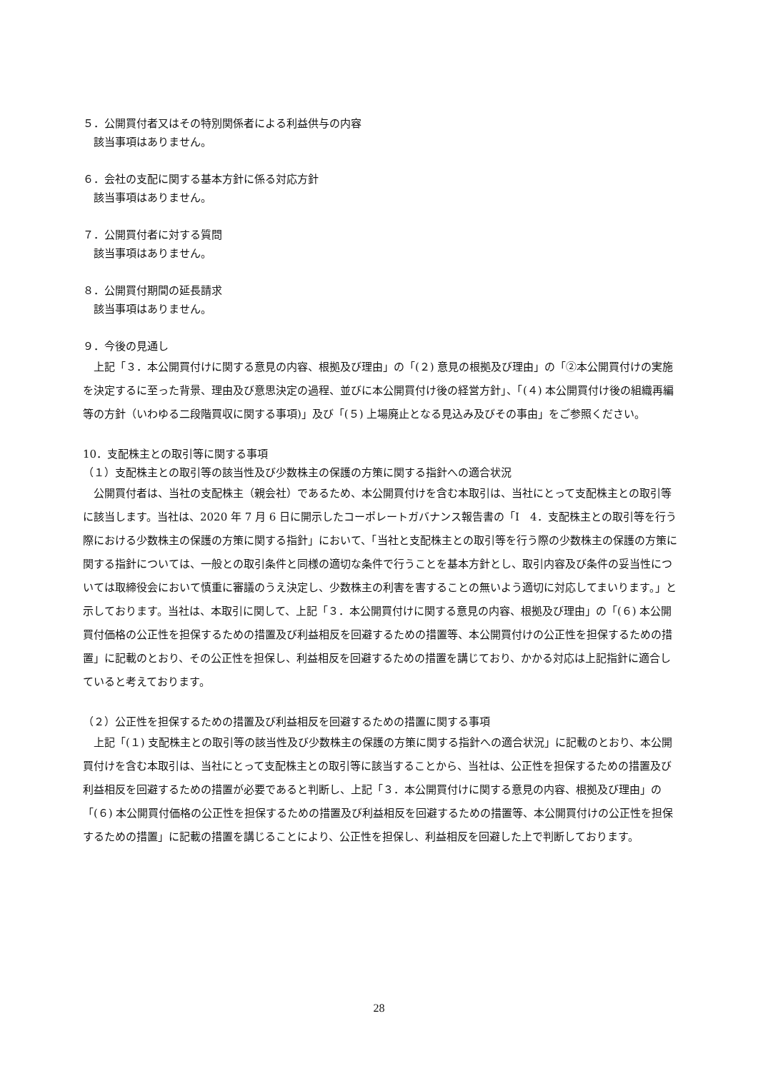５．公開買付者又はその特別関係者による利益供与の内容
該当事項はありません。
６．会社の支配に関する基本方針に係る対応方針
該当事項はありません。
７．公開買付者に対する質問
該当事項はありません。
８．公開買付期間の延長請求
該当事項はありません。
９．今後の見通し
上記「３．本公開買付けに関する意見の内容、根拠及び理由」の「(２) 意見の根拠及び理由」の「②本公開買付けの実施を決定するに至った背景、理由及び意思決定の過程、並びに本公開買付け後の経営方針」、「(４) 本公開買付け後の組織再編等の方針（いわゆる二段階買収に関する事項)」及び「(５) 上場廃止となる見込み及びその事由」をご参照ください。
10．支配株主との取引等に関する事項
（１）支配株主との取引等の該当性及び少数株主の保護の方策に関する指針への適合状況
公開買付者は、当社の支配株主（親会社）であるため、本公開買付けを含む本取引は、当社にとって支配株主との取引等に該当します。当社は、2020 年 7 月 6 日に開示したコーポレートガバナンス報告書の「Ⅰ　4．支配株主との取引等を行う際における少数株主の保護の方策に関する指針」において、「当社と支配株主との取引等を行う際の少数株主の保護の方策に関する指針については、一般との取引条件と同様の適切な条件で行うことを基本方針とし、取引内容及び条件の妥当性については取締役会において慎重に審議のうえ決定し、少数株主の利害を害することの無いよう適切に対応してまいります。」と示しております。当社は、本取引に関して、上記「３．本公開買付けに関する意見の内容、根拠及び理由」の「(６) 本公開買付価格の公正性を担保するための措置及び利益相反を回避するための措置等、本公開買付けの公正性を担保するための措置」に記載のとおり、その公正性を担保し、利益相反を回避するための措置を講じており、かかる対応は上記指針に適合していると考えております。
（２）公正性を担保するための措置及び利益相反を回避するための措置に関する事項
上記「(１) 支配株主との取引等の該当性及び少数株主の保護の方策に関する指針への適合状況」に記載のとおり、本公開買付けを含む本取引は、当社にとって支配株主との取引等に該当することから、当社は、公正性を担保するための措置及び利益相反を回避するための措置が必要であると判断し、上記「３．本公開買付けに関する意見の内容、根拠及び理由」の「(６) 本公開買付価格の公正性を担保するための措置及び利益相反を回避するための措置等、本公開買付けの公正性を担保するための措置」に記載の措置を講じることにより、公正性を担保し、利益相反を回避した上で判断しております。
28